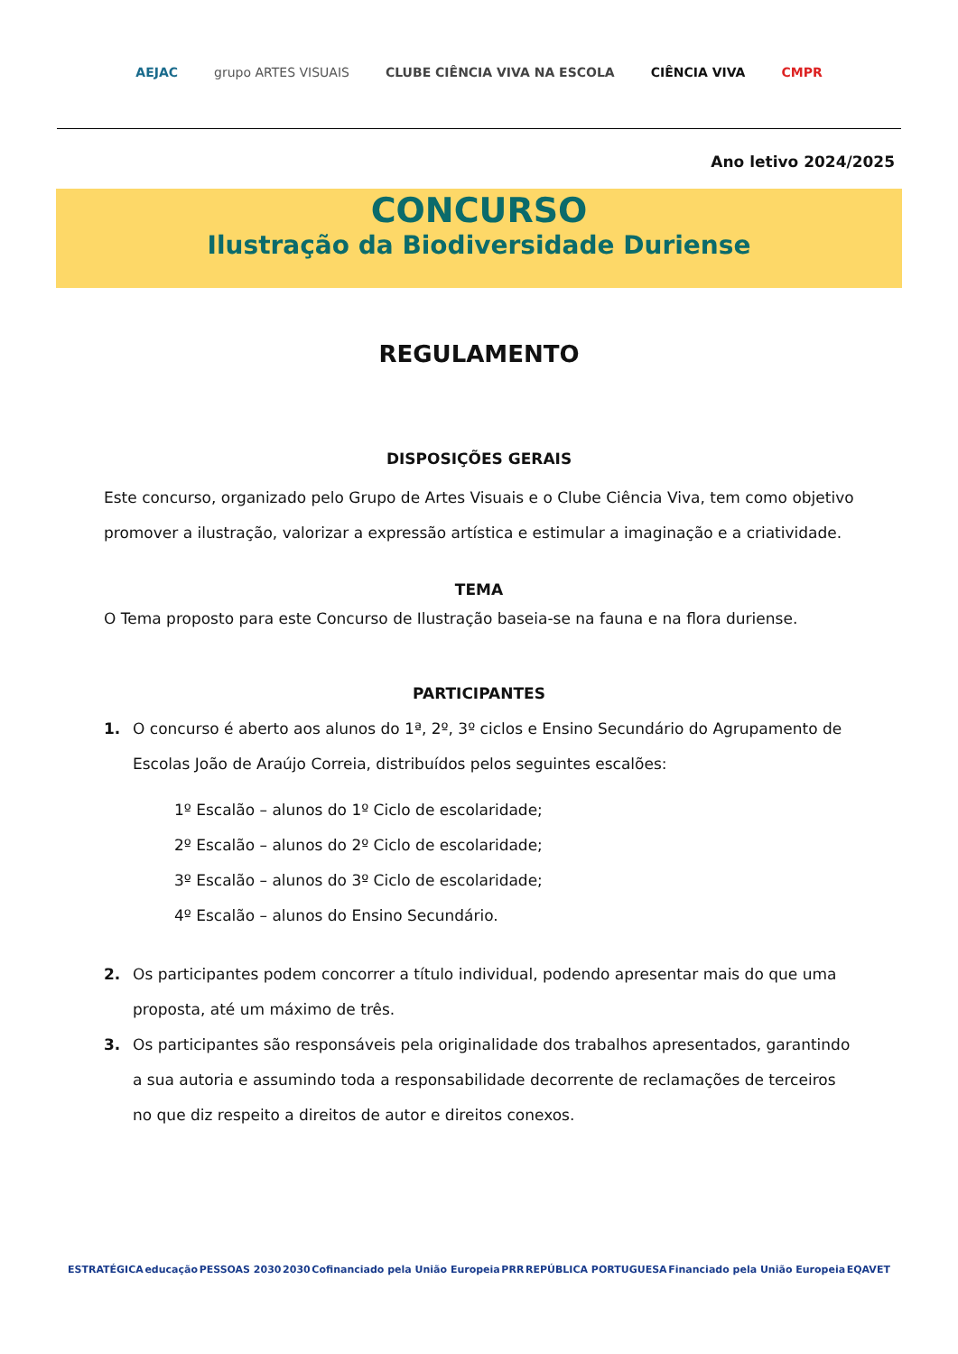AEJAC grupo ARTES VISUAIS CLUBE CIÊNCIA VIVA NA ESCOLA CIÊNCIA VIVA CMPR
Ano letivo 2024/2025
CONCURSO
Ilustração da Biodiversidade Duriense
REGULAMENTO
DISPOSIÇÕES GERAIS
Este concurso, organizado pelo Grupo de Artes Visuais e o Clube Ciência Viva, tem como objetivo promover a ilustração, valorizar a expressão artística e estimular a imaginação e a criatividade.
TEMA
O Tema proposto para este Concurso de Ilustração baseia-se na fauna e na flora duriense.
PARTICIPANTES
1. O concurso é aberto aos alunos do 1ª, 2º, 3º ciclos e Ensino Secundário do Agrupamento de Escolas João de Araújo Correia, distribuídos pelos seguintes escalões:
1º Escalão – alunos do 1º Ciclo de escolaridade;
2º Escalão – alunos do 2º Ciclo de escolaridade;
3º Escalão – alunos do 3º Ciclo de escolaridade;
4º Escalão – alunos do Ensino Secundário.
2. Os participantes podem concorrer a título individual, podendo apresentar mais do que uma proposta, até um máximo de três.
3. Os participantes são responsáveis pela originalidade dos trabalhos apresentados, garantindo a sua autoria e assumindo toda a responsabilidade decorrente de reclamações de terceiros no que diz respeito a direitos de autor e direitos conexos.
ESTRATÉGICA educação PESSOAS 2030 2030 Cofinanciado pela União Europeia PRR REPÚBLICA PORTUGUESA Financiado pela União Europeia EQAVET